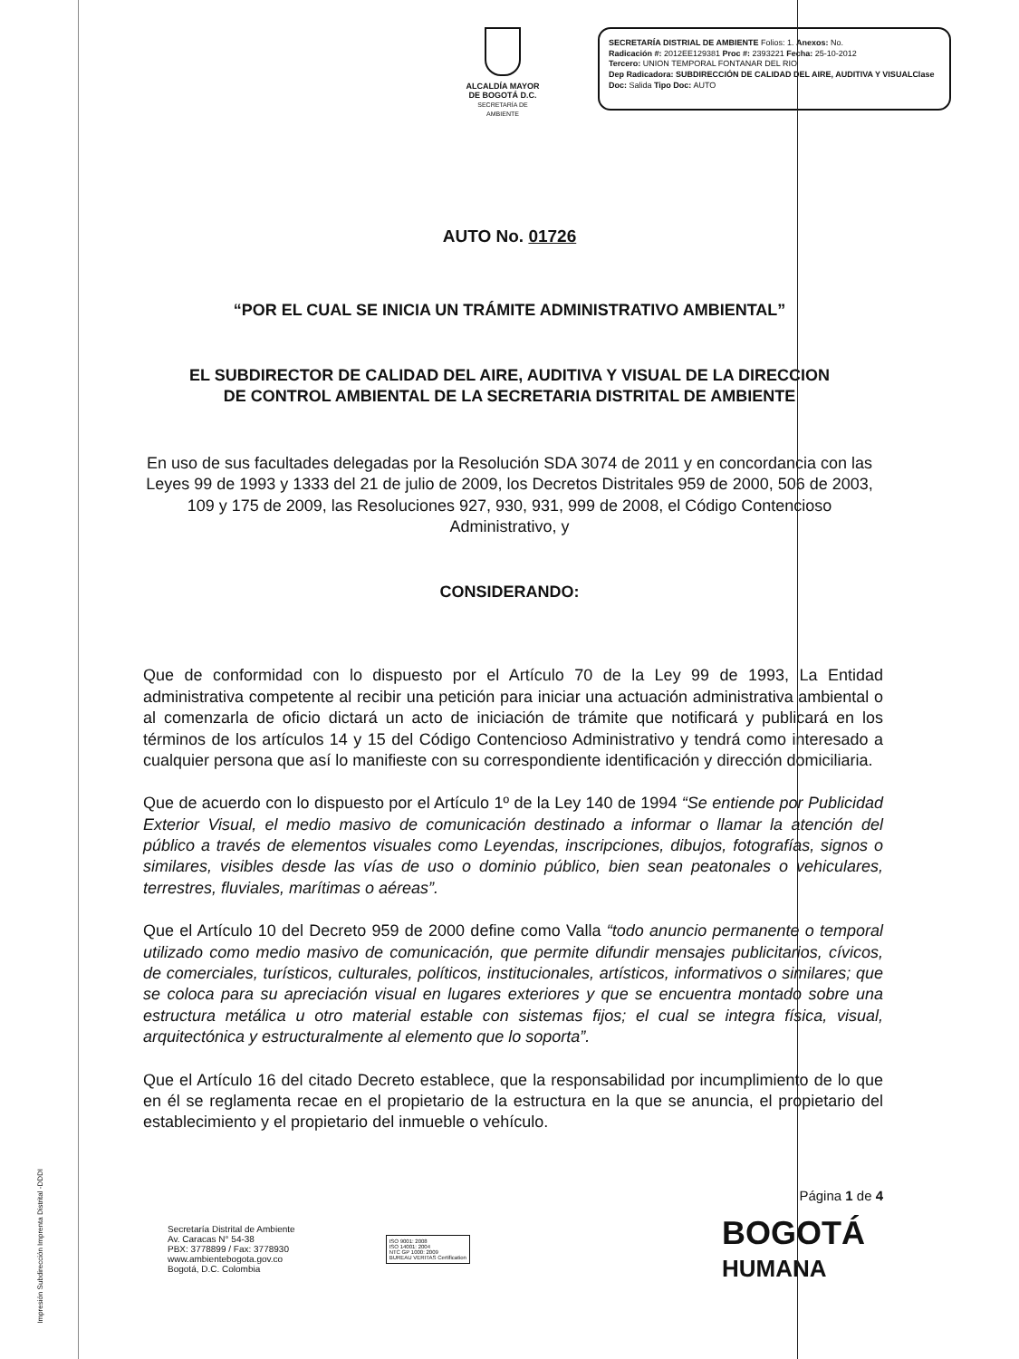ALCALDÍA MAYOR
DE BOGOTÁ D.C.
SECRETARÍA DE AMBIENTE
SECRETARÍA DISTRIAL DE AMBIENTE Folios: 1. Anexos: No.
Radicación #: 2012EE129381 Proc #: 2393221 Fecha: 25-10-2012
Tercero: UNION TEMPORAL FONTANAR DEL RIO
Dep Radicadora: SUBDIRECCIÓN DE CALIDAD DEL AIRE, AUDITIVA Y VISUAL Clase Doc: Salida Tipo Doc: AUTO
AUTO No. 01726
“POR EL CUAL SE INICIA UN TRÁMITE ADMINISTRATIVO AMBIENTAL”
EL SUBDIRECTOR DE CALIDAD DEL AIRE, AUDITIVA Y VISUAL DE LA DIRECCION
DE CONTROL AMBIENTAL DE LA SECRETARIA DISTRITAL DE AMBIENTE
En uso de sus facultades delegadas por la Resolución SDA 3074 de 2011 y en concordancia con las Leyes 99 de 1993 y 1333 del 21 de julio de 2009, los Decretos Distritales 959 de 2000, 506 de 2003, 109 y 175 de 2009, las Resoluciones 927, 930, 931, 999 de 2008, el Código Contencioso Administrativo, y
CONSIDERANDO:
Que de conformidad con lo dispuesto por el Artículo 70 de la Ley 99 de 1993, La Entidad administrativa competente al recibir una petición para iniciar una actuación administrativa ambiental o al comenzarla de oficio dictará un acto de iniciación de trámite que notificará y publicará en los términos de los artículos 14 y 15 del Código Contencioso Administrativo y tendrá como interesado a cualquier persona que así lo manifieste con su correspondiente identificación y dirección domiciliaria.
Que de acuerdo con lo dispuesto por el Artículo 1º de la Ley 140 de 1994 “Se entiende por Publicidad Exterior Visual, el medio masivo de comunicación destinado a informar o llamar la atención del público a través de elementos visuales como Leyendas, inscripciones, dibujos, fotografías, signos o similares, visibles desde las vías de uso o dominio público, bien sean peatonales o vehiculares, terrestres, fluviales, marítimas o aéreas”.
Que el Artículo 10 del Decreto 959 de 2000 define como Valla “todo anuncio permanente o temporal utilizado como medio masivo de comunicación, que permite difundir mensajes publicitarios, cívicos, de comerciales, turísticos, culturales, políticos, institucionales, artísticos, informativos o similares; que se coloca para su apreciación visual en lugares exteriores y que se encuentra montado sobre una estructura metálica u otro material estable con sistemas fijos; el cual se integra física, visual, arquitectónica y estructuralmente al elemento que lo soporta”.
Que el Artículo 16 del citado Decreto establece, que la responsabilidad por incumplimiento de lo que en él se reglamenta recae en el propietario de la estructura en la que se anuncia, el propietario del establecimiento y el propietario del inmueble o vehículo.
Página 1 de 4
Secretaría Distrital de Ambiente
Av. Caracas N° 54-38
PBX: 3778899 / Fax: 3778930
www.ambientebogota.gov.co
Bogotá, D.C. Colombia
ISO 9001: 2008
ISO 14001: 2004
NTC GP 1000: 2009
BUREAU VERITAS Certification
BOGOTÁ
HUMANA
Impresión Subdirección Imprenta Distrital -DDDI